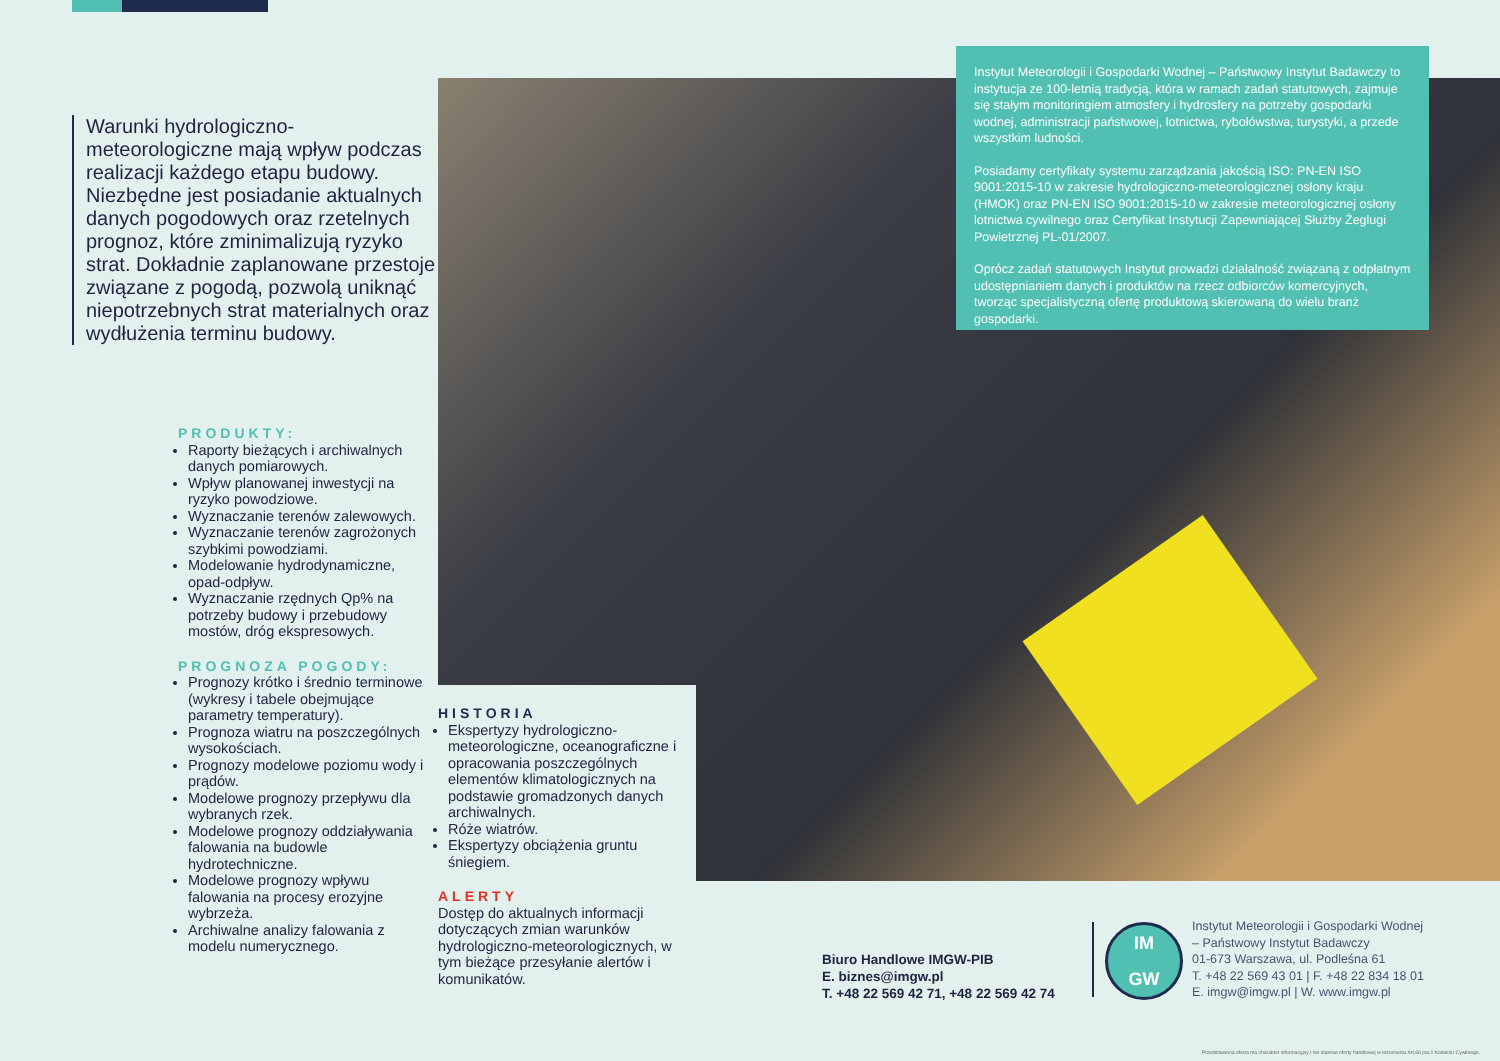Instytut Meteorologii i Gospodarki Wodnej – Państwowy Instytut Badawczy to instytucja ze 100-letnią tradycją, która w ramach zadań statutowych, zajmuje się stałym monitoringiem atmosfery i hydrosfery na potrzeby gospodarki wodnej, administracji państwowej, lotnictwa, rybołówstwa, turystyki, a przede wszystkim ludności.
Posiadamy certyfikaty systemu zarządzania jakością ISO: PN-EN ISO 9001:2015-10 w zakresie hydrologiczno-meteorologicznej osłony kraju (HMOK) oraz PN-EN ISO 9001:2015-10 w zakresie meteorologicznej osłony lotnictwa cywilnego oraz Certyfikat Instytucji Zapewniającej Służby Żeglugi Powietrznej PL-01/2007.
Oprócz zadań statutowych Instytut prowadzi działalność związaną z odpłatnym udostępnianiem danych i produktów na rzecz odbiorców komercyjnych, tworząc specjalistyczną ofertę produktową skierowaną do wielu branż gospodarki.
Warunki hydrologiczno-meteorologiczne mają wpływ podczas realizacji każdego etapu budowy. Niezbędne jest posiadanie aktualnych danych pogodowych oraz rzetelnych prognoz, które zminimalizują ryzyko strat. Dokładnie zaplanowane przestoje związane z pogodą, pozwolą uniknąć niepotrzebnych strat materialnych oraz wydłużenia terminu budowy.
PRODUKTY:
Raporty bieżących i archiwalnych danych pomiarowych.
Wpływ planowanej inwestycji na ryzyko powodziowe.
Wyznaczanie terenów zalewowych.
Wyznaczanie terenów zagrożonych szybkimi powodziami.
Modelowanie hydrodynamiczne, opad-odpływ.
Wyznaczanie rzędnych Qp% na potrzeby budowy i przebudowy mostów, dróg ekspresowych.
PROGNOZA POGODY:
Prognozy krótko i średnio terminowe (wykresy i tabele obejmujące parametry temperatury).
Prognoza wiatru na poszczególnych wysokościach.
Prognozy modelowe poziomu wody i prądów.
Modelowe prognozy przepływu dla wybranych rzek.
Modelowe prognozy oddziaływania falowania na budowle hydrotechniczne.
Modelowe prognozy wpływu falowania na procesy erozyjne wybrzeża.
Archiwalne analizy falowania z modelu numerycznego.
HISTORIA
Ekspertyzy hydrologiczno-meteorologiczne, oceanograficzne i opracowania poszczególnych elementów klimatologicznych na podstawie gromadzonych danych archiwalnych.
Róże wiatrów.
Ekspertyzy obciążenia gruntu śniegiem.
ALERTY
Dostęp do aktualnych informacji dotyczących zmian warunków hydrologiczno-meteorologicznych, w tym bieżące przesyłanie alertów i komunikatów.
Biuro Handlowe IMGW-PIB
E. biznes@imgw.pl
T. +48 22 569 42 71, +48 22 569 42 74
IM
GW
Instytut Meteorologii i Gospodarki Wodnej
– Państwowy Instytut Badawczy
01-673 Warszawa, ul. Podleśna 61
T. +48 22 569 43 01 | F. +48 22 834 18 01
E. imgw@imgw.pl | W. www.imgw.pl
Przedstawiona oferta ma charakter informacyjny i nie stanowi oferty handlowej w rozumieniu Art.66 par.1 Kodeksu Cywilnego.